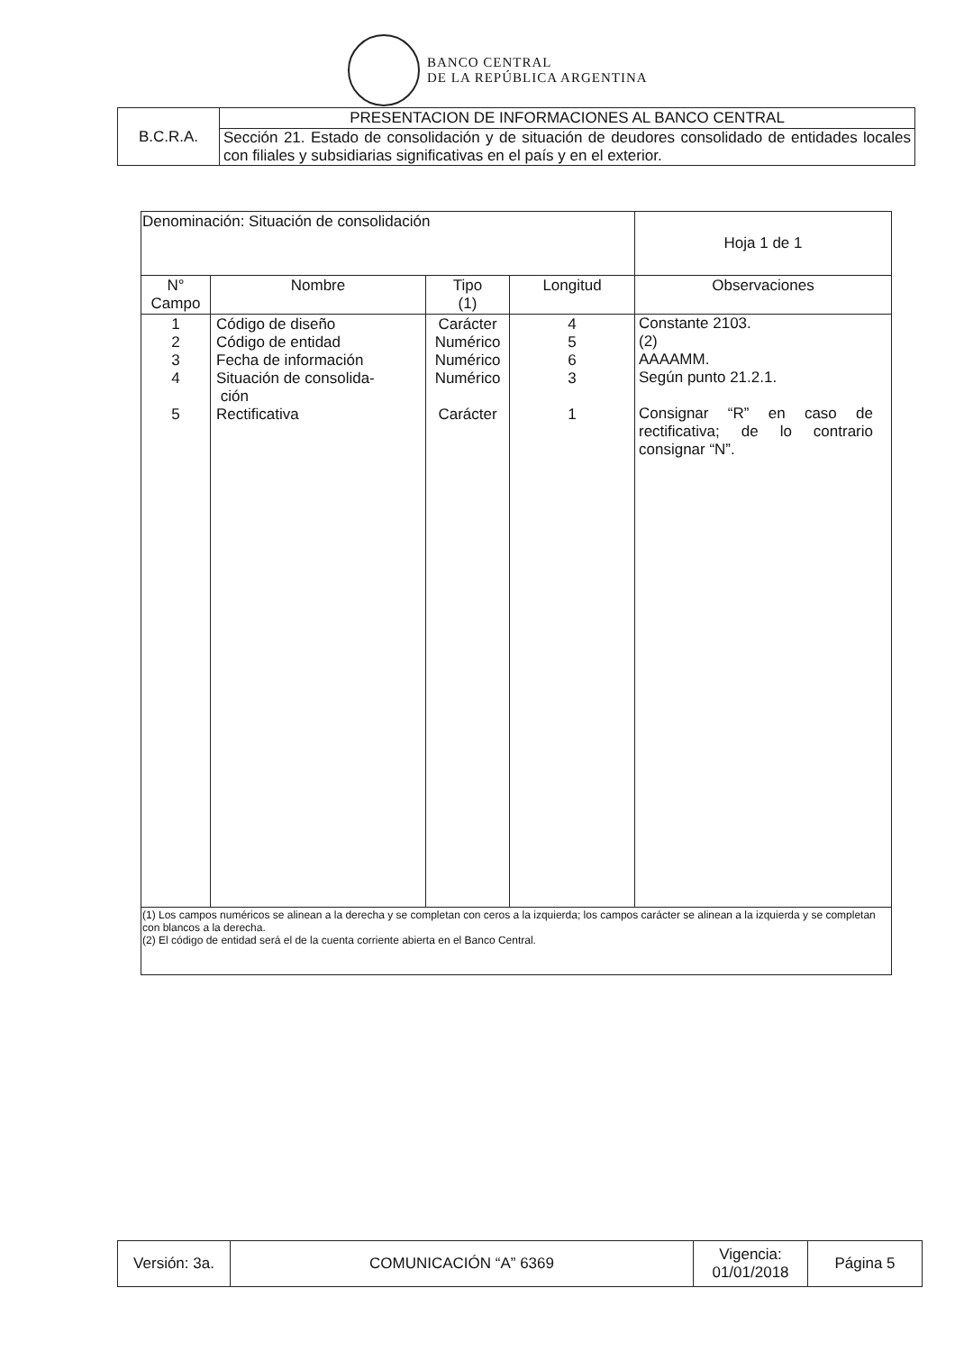BANCO CENTRAL
DE LA REPÚBLICA ARGENTINA
| B.C.R.A. | PRESENTACION DE INFORMACIONES AL BANCO CENTRAL |
| | Sección 21. Estado de consolidación y de situación de deudores consolidado de entidades locales con filiales y subsidiarias significativas en el país y en el exterior. |
| Denominación: Situación de consolidación | | | | Hoja 1 de 1 |
| N° Campo | Nombre | Tipo (1) | Longitud | Observaciones |
| 1 2 3 4 5 | Código de diseño Código de entidad Fecha de información Situación de consolida- ción Rectificativa | Carácter Numérico Numérico Numérico Carácter | 4 5 6 3 1 | Constante 2103. (2) AAAAMM. Según punto 21.2.1. Consignar “R” en caso de rectificativa; de lo contrario consignar “N”. |
| (1) Los campos numéricos se alinean a la derecha y se completan con ceros a la izquierda; los campos carácter se alinean a la izquierda y se completan con blancos a la derecha. (2) El código de entidad será el de la cuenta corriente abierta en el Banco Central. | | | | |
| Versión: 3a. | COMUNICACIÓN “A” 6369 | Vigencia: 01/01/2018 | Página 5 |